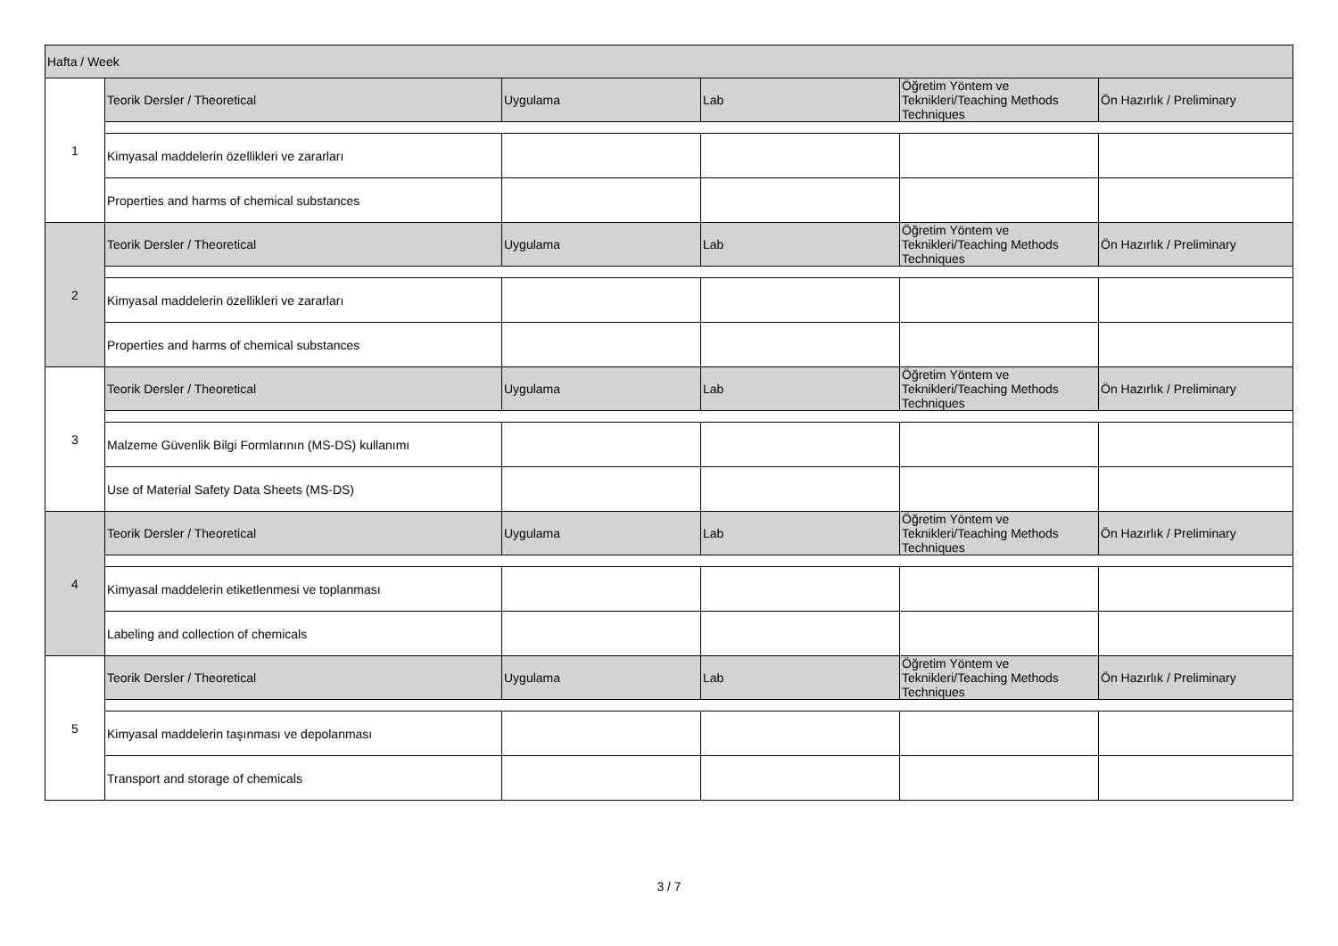| Hafta / Week | | | | | |
| 1 | Teorik Dersler / Theoretical | Uygulama | Lab | Öğretim Yöntem ve Teknikleri/Teaching Methods Techniques | Ön Hazırlık / Preliminary |
| | Kimyasal maddelerin özellikleri ve zararları | | | | |
| | Properties and harms of chemical substances | | | | |
| 2 | Teorik Dersler / Theoretical | Uygulama | Lab | Öğretim Yöntem ve Teknikleri/Teaching Methods Techniques | Ön Hazırlık / Preliminary |
| | Kimyasal maddelerin özellikleri ve zararları | | | | |
| | Properties and harms of chemical substances | | | | |
| 3 | Teorik Dersler / Theoretical | Uygulama | Lab | Öğretim Yöntem ve Teknikleri/Teaching Methods Techniques | Ön Hazırlık / Preliminary |
| | Malzeme Güvenlik Bilgi Formlarının (MS-DS) kullanımı | | | | |
| | Use of Material Safety Data Sheets (MS-DS) | | | | |
| 4 | Teorik Dersler / Theoretical | Uygulama | Lab | Öğretim Yöntem ve Teknikleri/Teaching Methods Techniques | Ön Hazırlık / Preliminary |
| | Kimyasal maddelerin etiketlenmesi ve toplanması | | | | |
| | Labeling and collection of chemicals | | | | |
| 5 | Teorik Dersler / Theoretical | Uygulama | Lab | Öğretim Yöntem ve Teknikleri/Teaching Methods Techniques | Ön Hazırlık / Preliminary |
| | Kimyasal maddelerin taşınması ve depolanması | | | | |
| | Transport and storage of chemicals | | | | |
3 / 7